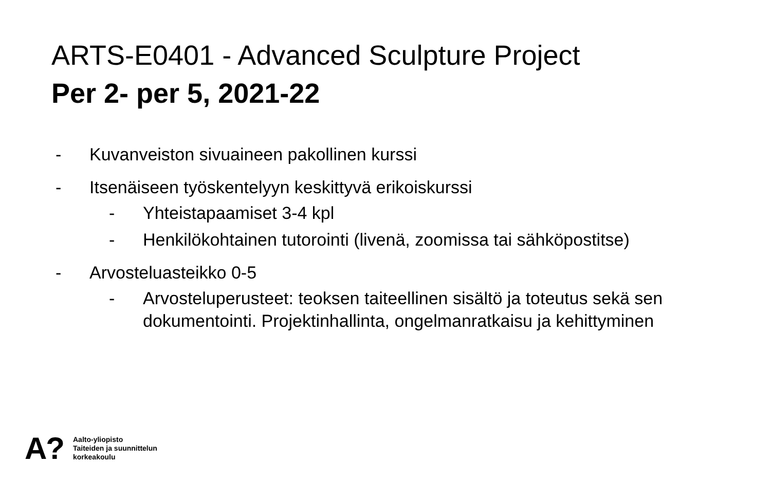ARTS-E0401 - Advanced Sculpture Project
Per 2- per 5, 2021-22
- Kuvanveiston sivuaineen pakollinen kurssi
- Itsenäiseen työskentelyyn keskittyvä erikoiskurssi
- Yhteistapaamiset 3-4 kpl
- Henkilökohtainen tutorointi (livenä, zoomissa tai sähköpostitse)
- Arvosteluasteikko 0-5
- Arvosteluperusteet: teoksen taiteellinen sisältö ja toteutus sekä sen dokumentointi. Projektinhallinta, ongelmanratkaisu ja kehittyminen
A?
Aalto-yliopisto
Taiteiden ja suunnittelun
korkeakoulu